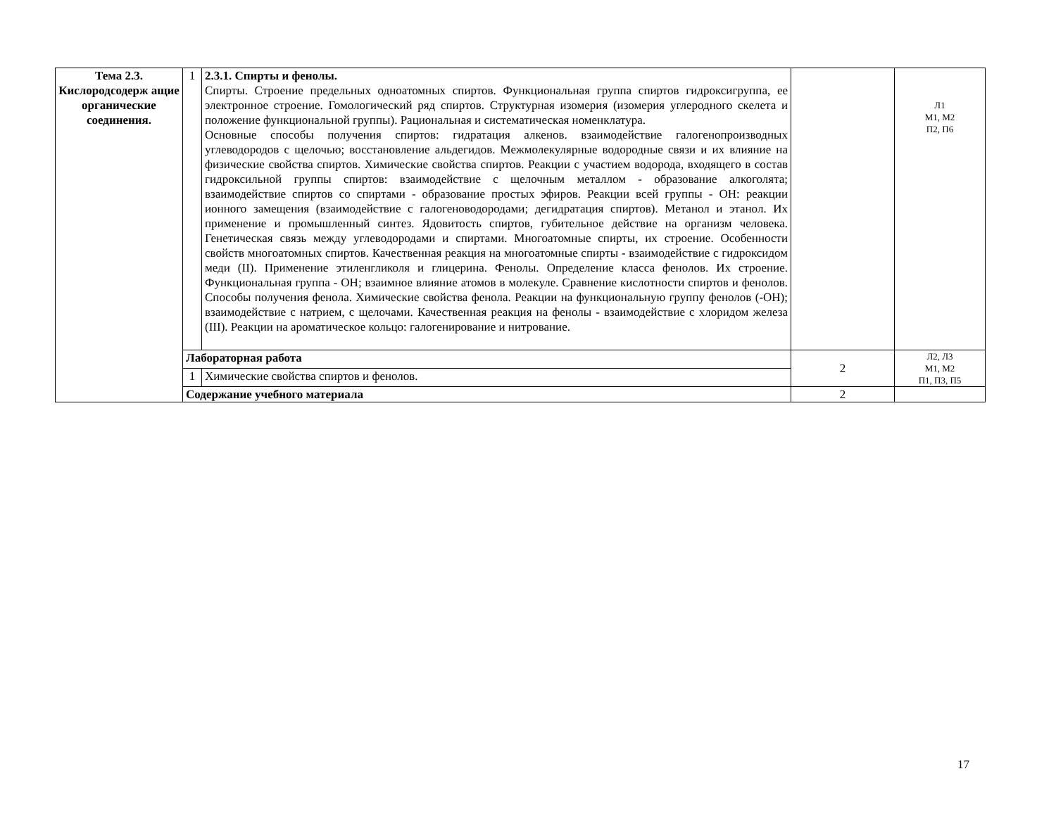| Тема 2.3. Кислородсодерж ащие органические соединения. | 1 | 2.3.1. Спирты и фенолы. Спирты. Строение предельных одноатомных спиртов. Функциональная группа спиртов гидроксигруппа, ее электронное строение. Гомологический ряд спиртов. Структурная изомерия (изомерия углеродного скелета и положение функциональной группы). Рациональная и систематическая номенклатура. Основные способы получения спиртов: гидратация алкенов. взаимодействие галогенопроизводных углеводородов с щелочью; восстановление альдегидов. Межмолекулярные водородные связи и их влияние на физические свойства спиртов. Химические свойства спиртов. Реакции с участием водорода, входящего в состав гидроксильной группы спиртов: взаимодействие с щелочным металлом - образование алкоголята; взаимодействие спиртов со спиртами - образование простых эфиров. Реакции всей группы - ОН: реакции ионного замещения (взаимодействие с галогеноводородами; дегидратация спиртов). Метанол и этанол. Их применение и промышленный синтез. Ядовитость спиртов, губительное действие на организм человека. Генетическая связь между углеводородами и спиртами. Многоатомные спирты, их строение. Особенности свойств многоатомных спиртов. Качественная реакция на многоатомные спирты - взаимодействие с гидроксидом меди (II). Применение этиленгликоля и глицерина. Фенолы. Определение класса фенолов. Их строение. Функциональная группа - ОН; взаимное влияние атомов в молекуле. Сравнение кислотности спиртов и фенолов. Способы получения фенола. Химические свойства фенола. Реакции на функциональную группу фенолов (-ОН); взаимодействие с натрием, с щелочами. Качественная реакция на фенолы - взаимодействие с хлоридом железа (III). Реакции на ароматическое кольцо: галогенирование и нитрование. | | Л1 М1, М2 П2, П6 |
| | Лабораторная работа | | 2 | Л2, Л3 М1, М2 П1, П3, П5 |
| | 1 | Химические свойства спиртов и фенолов. | | |
| | Содержание учебного материала | | 2 | |
17